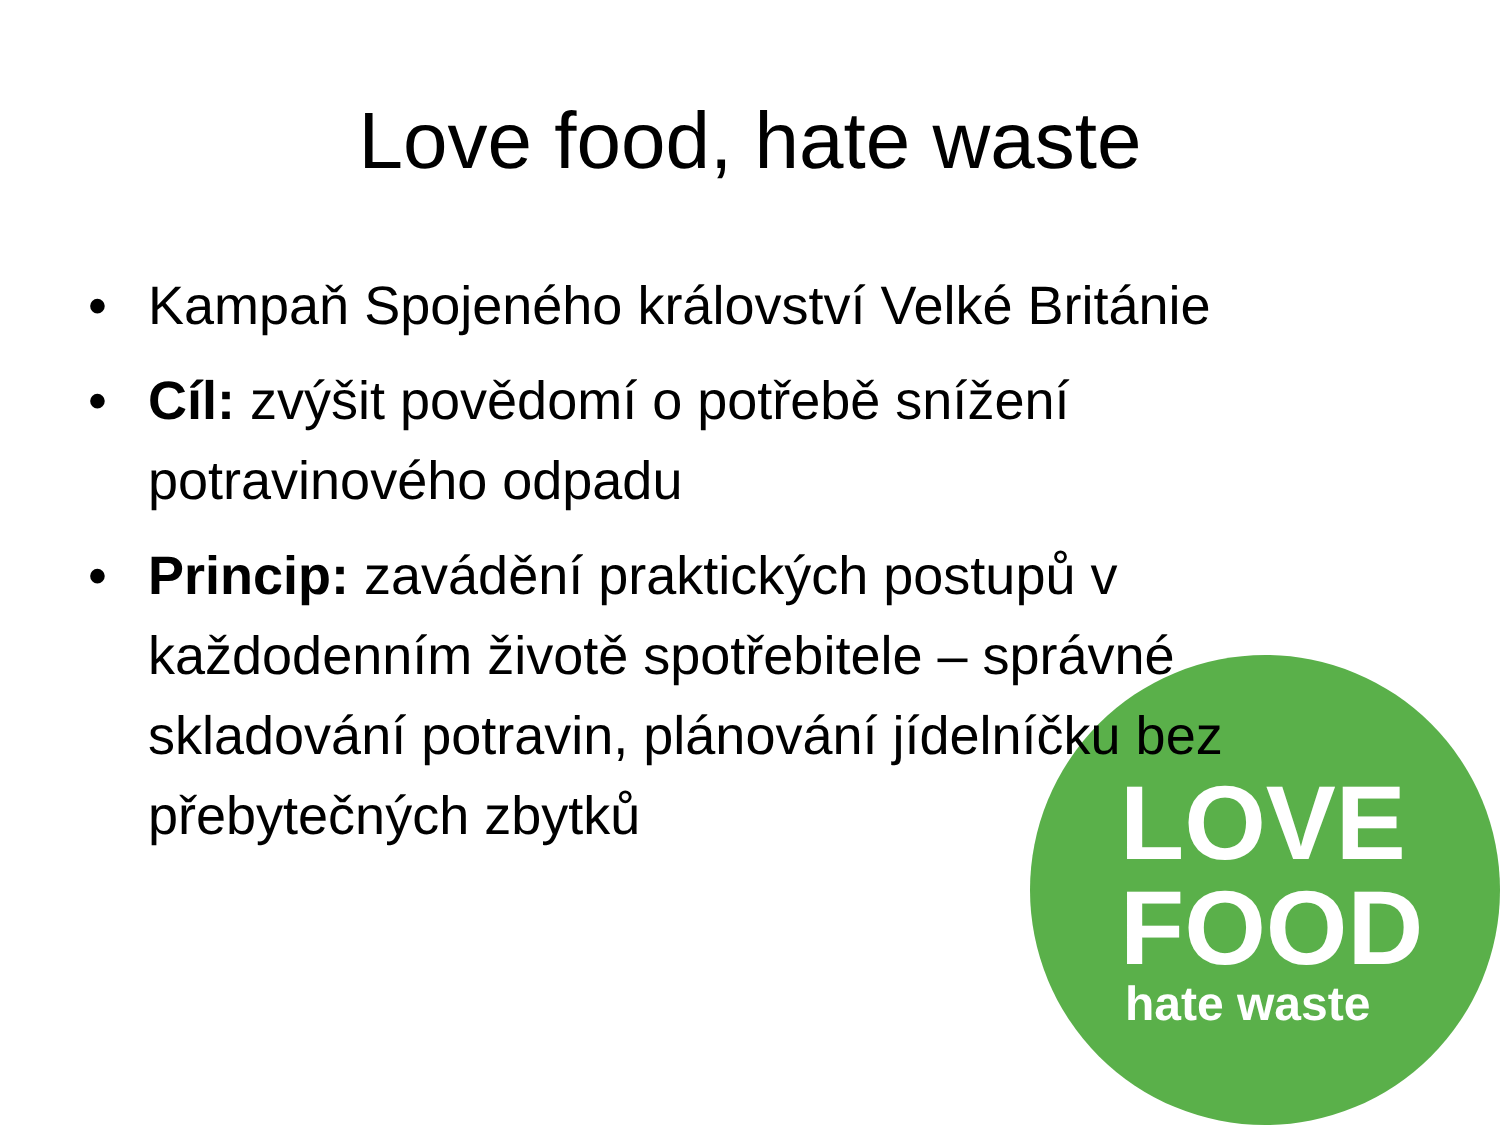Love food, hate waste
• Kampaň Spojeného království Velké Británie
• Cíl: zvýšit povědomí o potřebě snížení potravinového odpadu
• Princip: zavádění praktických postupů v každodenním životě spotřebitele – správné skladování potravin, plánování jídelníčku bez přebytečných zbytků
LOVE
FOOD
hate waste